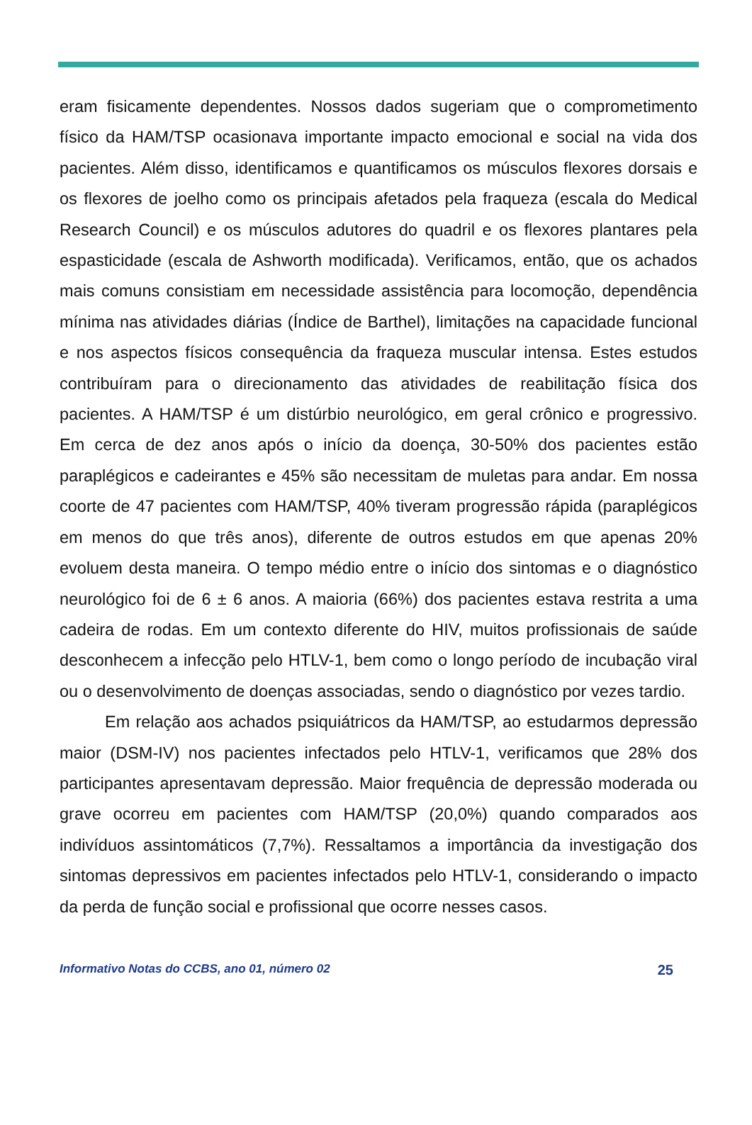eram fisicamente dependentes. Nossos dados sugeriam que o comprometimento físico da HAM/TSP ocasionava importante impacto emocional e social na vida dos pacientes. Além disso, identificamos e quantificamos os músculos flexores dorsais e os flexores de joelho como os principais afetados pela fraqueza (escala do Medical Research Council) e os músculos adutores do quadril e os flexores plantares pela espasticidade (escala de Ashworth modificada). Verificamos, então, que os achados mais comuns consistiam em necessidade assistência para locomoção, dependência mínima nas atividades diárias (Índice de Barthel), limitações na capacidade funcional e nos aspectos físicos consequência da fraqueza muscular intensa. Estes estudos contribuíram para o direcionamento das atividades de reabilitação física dos pacientes. A HAM/TSP é um distúrbio neurológico, em geral crônico e progressivo. Em cerca de dez anos após o início da doença, 30-50% dos pacientes estão paraplégicos e cadeirantes e 45% são necessitam de muletas para andar. Em nossa coorte de 47 pacientes com HAM/TSP, 40% tiveram progressão rápida (paraplégicos em menos do que três anos), diferente de outros estudos em que apenas 20% evoluem desta maneira. O tempo médio entre o início dos sintomas e o diagnóstico neurológico foi de 6 ± 6 anos. A maioria (66%) dos pacientes estava restrita a uma cadeira de rodas. Em um contexto diferente do HIV, muitos profissionais de saúde desconhecem a infecção pelo HTLV-1, bem como o longo período de incubação viral ou o desenvolvimento de doenças associadas, sendo o diagnóstico por vezes tardio.
Em relação aos achados psiquiátricos da HAM/TSP, ao estudarmos depressão maior (DSM-IV) nos pacientes infectados pelo HTLV-1, verificamos que 28% dos participantes apresentavam depressão. Maior frequência de depressão moderada ou grave ocorreu em pacientes com HAM/TSP (20,0%) quando comparados aos indivíduos assintomáticos (7,7%). Ressaltamos a importância da investigação dos sintomas depressivos em pacientes infectados pelo HTLV-1, considerando o impacto da perda de função social e profissional que ocorre nesses casos.
Informativo Notas do CCBS, ano 01, número 02 25